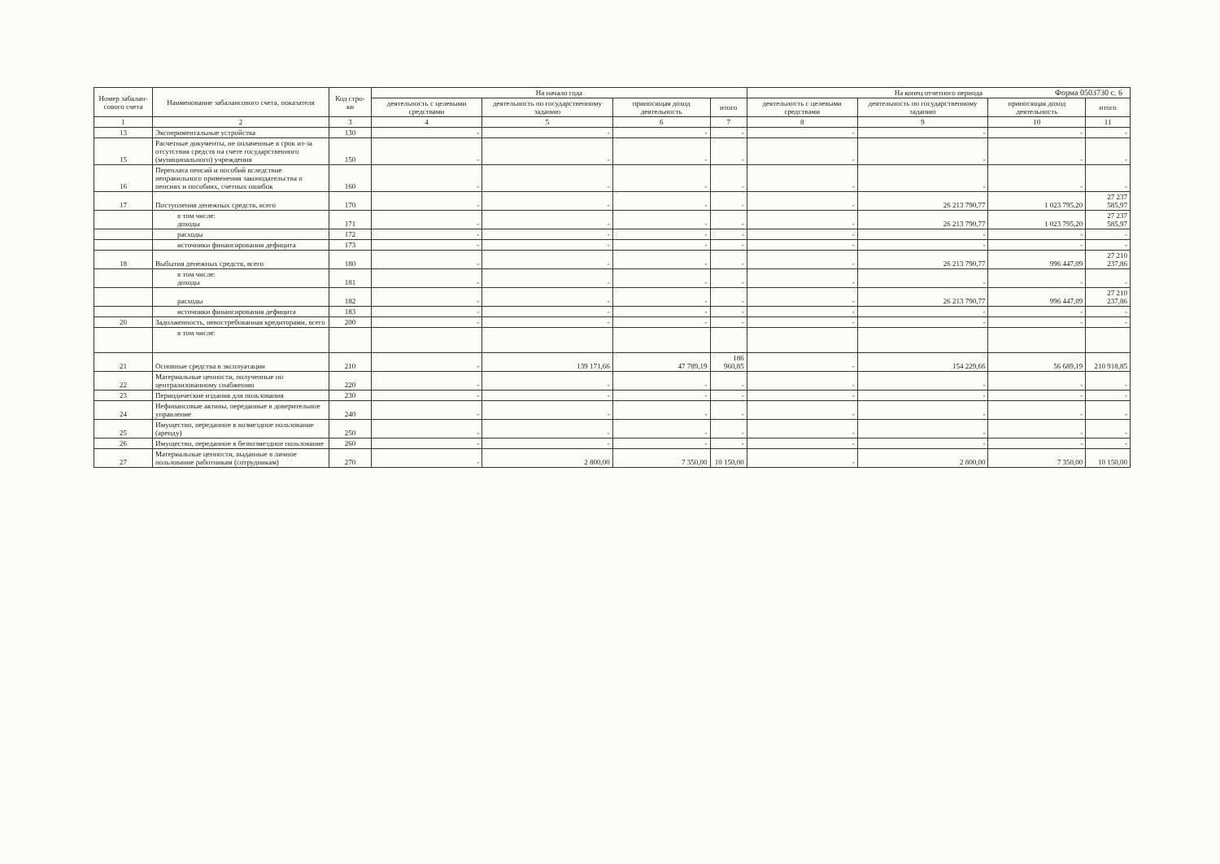Форма 0503730 с. 6
| Номер забалан-сового счета | Наименование забалансового счета, показателя | Код стро-ки | На начало года | | | | На конец отчетного периода | | | |
| --- | --- | --- | --- | --- | --- | --- | --- | --- | --- | --- |
| | | | деятельность с целевыми средствами | деятельность по государственному заданию | приносящая доход деятельность | итого | деятельность с целевыми средствами | деятельность по государственному заданию | приносящая доход деятельность | итого |
| 1 | 2 | 3 | 4 | 5 | 6 | 7 | 8 | 9 | 10 | 11 |
| 13 | Экспериментальные устройства | 130 | - | - | - | - | - | - | - | - |
| 15 | Расчетные документы, не оплаченные в срок из-за отсутствия средств на счете государственного (муниципального) учреждения | 150 | - | - | - | - | - | - | - | - |
| 16 | Переплата пенсий и пособий вследствие неправильного применения законодательства о пенсиях и пособиях, счетных ошибок | 160 | - | - | - | - | - | - | - | - |
| 17 | Поступления денежных средств, всего | 170 | - | - | - | - | - | 26 213 790,77 | 1 023 795,20 | 27 237 585,97 |
| | в том числе: доходы | 171 | - | - | - | - | - | 26 213 790,77 | 1 023 795,20 | 27 237 585,97 |
| | расходы | 172 | - | - | - | - | - | - | - | - |
| | источники финансирования дефицита | 173 | - | - | - | - | - | - | - | - |
| 18 | Выбытия денежных средств, всего | 180 | - | - | - | - | - | 26 213 790,77 | 996 447,09 | 27 210 237,86 |
| | в том числе: доходы | 181 | - | - | - | - | - | - | - | - |
| | расходы | 182 | - | - | - | - | - | 26 213 790,77 | 996 447,09 | 27 210 237,86 |
| | источники финансирования дефицита | 183 | - | - | - | - | - | - | - | - |
| 20 | Задолженность, невостребованная кредиторами, всего | 200 | - | - | - | - | - | - | - | - |
| | в том числе: | | | | | | | | | |
| 21 | Основные средства в эксплуатации | 210 | - | 139 171,66 | 47 789,19 | 186 960,85 | - | 154 229,66 | 56 689,19 | 210 918,85 |
| 22 | Материальные ценности, полученные по централизованному снабжению | 220 | - | - | - | - | - | - | - | - |
| 23 | Периодические издания для пользования | 230 | - | - | - | - | - | - | - | - |
| 24 | Нефинансовые активы, переданные в доверительное управление | 240 | - | - | - | - | - | - | - | - |
| 25 | Имущество, переданное в возмездное пользование (аренду) | 250 | - | - | - | - | - | - | - | - |
| 26 | Имущество, переданное в безвозмездное пользование | 260 | - | - | - | - | - | - | - | - |
| 27 | Материальные ценности, выданные в личное пользование работникам (сотрудникам) | 270 | - | 2 800,00 | 7 350,00 | 10 150,00 | - | 2 800,00 | 7 350,00 | 10 150,00 |